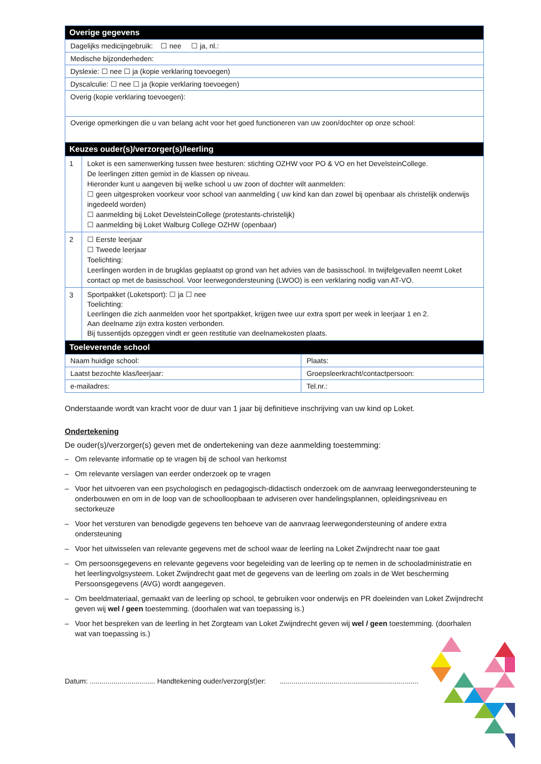| Overige gegevens | | |
| --- | --- | --- |
| Dagelijks medicijngebruik: ☐ nee ☐ ja, nl.: | | |
| Medische bijzonderheden: | | |
| Dyslexie: ☐ nee ☐ ja (kopie verklaring toevoegen) | | |
| Dyscalculie: ☐ nee ☐ ja (kopie verklaring toevoegen) | | |
| Overig (kopie verklaring toevoegen): | | |
| Overige opmerkingen die u van belang acht voor het goed functioneren van uw zoon/dochter op onze school: | | |
| Keuzes ouder(s)/verzorger(s)/leerling | | |
| 1 | Loket is een samenwerking tussen twee besturen: stichting OZHW voor PO & VO en het DevelsteinCollege. De leerlingen zitten gemixt in de klassen op niveau. Hieronder kunt u aangeven bij welke school u uw zoon of dochter wilt aanmelden: ☐ geen uitgesproken voorkeur voor school van aanmelding ( uw kind kan dan zowel bij openbaar als christelijk onderwijs ingedeeld worden) ☐ aanmelding bij Loket DevelsteinCollege (protestants-christelijk) ☐ aanmelding bij Loket Walburg College OZHW (openbaar) | |
| 2 | ☐ Eerste leerjaar ☐ Tweede leerjaar Toelichting: Leerlingen worden in de brugklas geplaatst op grond van het advies van de basisschool. In twijfelgevallen neemt Loket contact op met de basisschool. Voor leerwegondersteuning (LWOO) is een verklaring nodig van AT-VO. | |
| 3 | Sportpakket (Loketsport): ☐ ja ☐ nee Toelichting: Leerlingen die zich aanmelden voor het sportpakket, krijgen twee uur extra sport per week in leerjaar 1 en 2. Aan deelname zijn extra kosten verbonden. Bij tussentijds opzeggen vindt er geen restitutie van deelnamekosten plaats. | |
| Toeleverende school | | |
| Naam huidige school: | | Plaats: |
| Laatst bezochte klas/leerjaar: | | Groepsleerkracht/contactpersoon: |
| e-mailadres: | | Tel.nr.: |
Onderstaande wordt van kracht voor de duur van 1 jaar bij definitieve inschrijving van uw kind op Loket.
Ondertekening
De ouder(s)/verzorger(s) geven met de ondertekening van deze aanmelding toestemming:
– Om relevante informatie op te vragen bij de school van herkomst
– Om relevante verslagen van eerder onderzoek op te vragen
– Voor het uitvoeren van een psychologisch en pedagogisch-didactisch onderzoek om de aanvraag leerwegondersteuning te onderbouwen en om in de loop van de schoolloopbaan te adviseren over handelingsplannen, opleidingsniveau en sectorkeuze
– Voor het versturen van benodigde gegevens ten behoeve van de aanvraag leerwegondersteuning of andere extra ondersteuning
– Voor het uitwisselen van relevante gegevens met de school waar de leerling na Loket Zwijndrecht naar toe gaat
– Om persoonsgegevens en relevante gegevens voor begeleiding van de leerling op te nemen in de schooladministratie en het leerlingvolgsysteem. Loket Zwijndrecht gaat met de gegevens van de leerling om zoals in de Wet bescherming Persoonsgegevens (AVG) wordt aangegeven.
– Om beeldmateriaal, gemaakt van de leerling op school, te gebruiken voor onderwijs en PR doeleinden van Loket Zwijndrecht geven wij wel / geen toestemming. (doorhalen wat van toepassing is.)
– Voor het bespreken van de leerling in het Zorgteam van Loket Zwijndrecht geven wij wel / geen toestemming. (doorhalen wat van toepassing is.)
Datum: ................................. Handtekening ouder/verzorg(st)er: ......................................................................